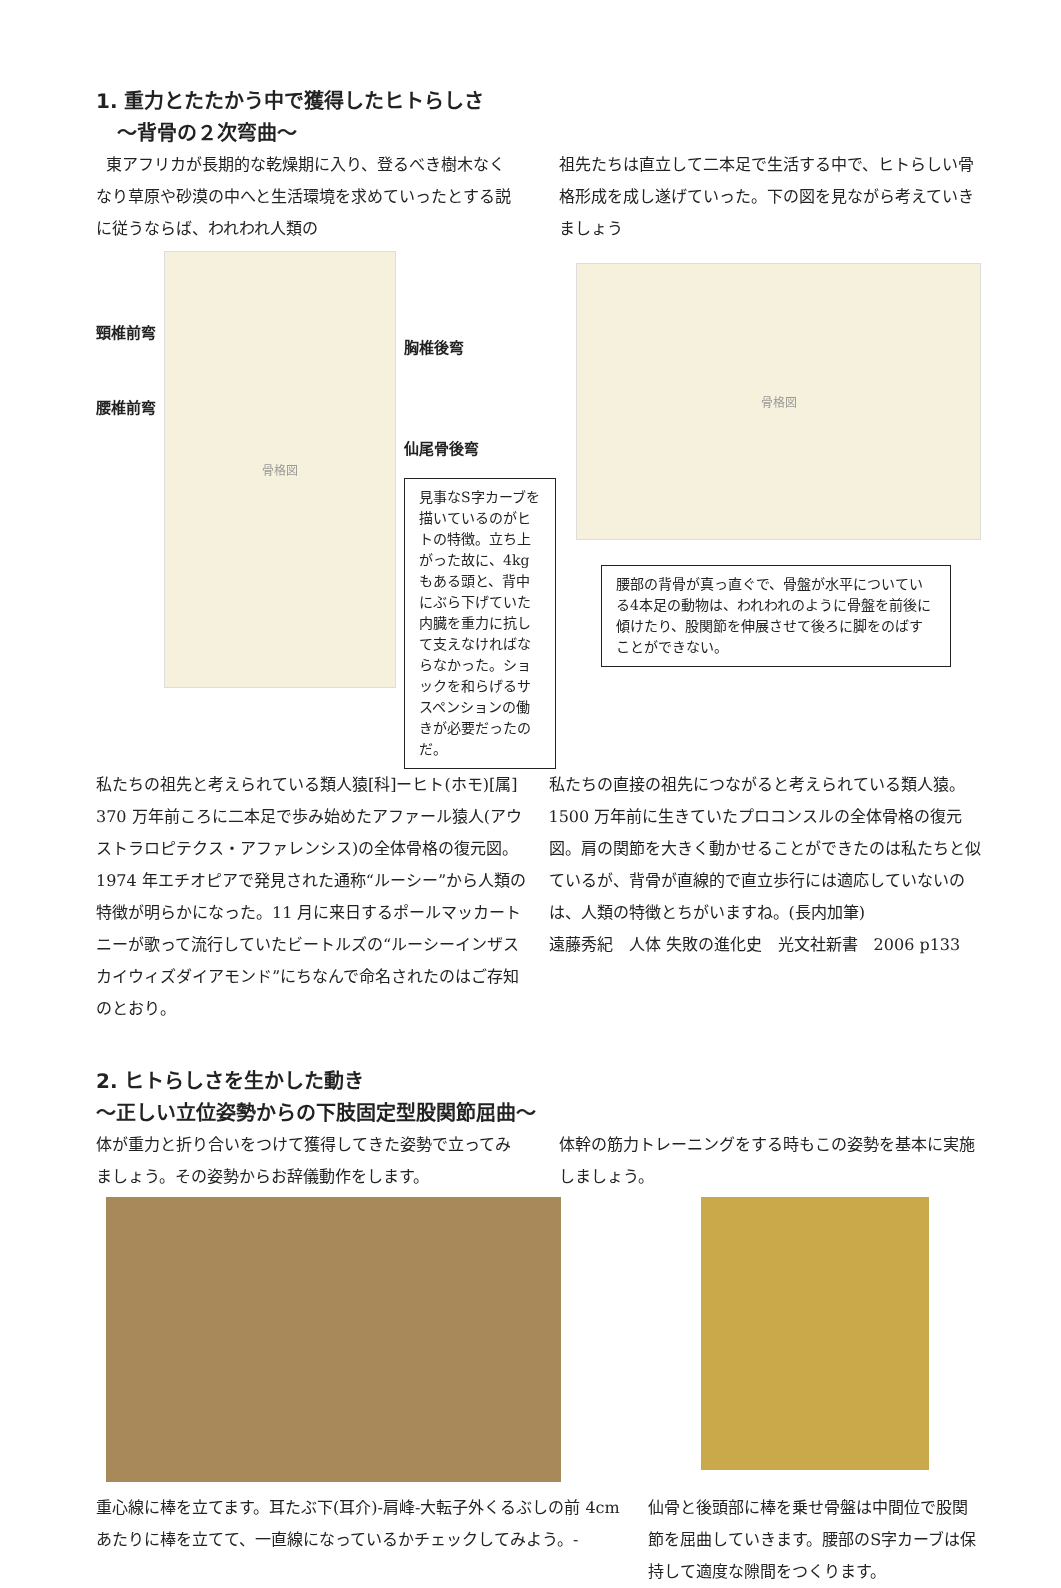1. 重力とたたかう中で獲得したヒトらしさ
～背骨の２次弯曲～
東アフリカが長期的な乾燥期に入り、登るべき樹木なくなり草原や砂漠の中へと生活環境を求めていったとする説に従うならば、われわれ人類の
祖先たちは直立して二本足で生活する中で、ヒトらしい骨格形成を成し遂げていった。下の図を見ながら考えていきましょう
頸椎前弯
腰椎前弯
骨格図
胸椎後弯
仙尾骨後弯
見事なS字カーブを描いているのがヒトの特徴。立ち上がった故に、4kgもある頭と、背中にぶら下げていた内臓を重力に抗して支えなければならなかった。ショックを和らげるサスペンションの働きが必要だったのだ。
骨格図
腰部の背骨が真っ直ぐで、骨盤が水平についている4本足の動物は、われわれのように骨盤を前後に傾けたり、股関節を伸展させて後ろに脚をのばすことができない。
私たちの祖先と考えられている類人猿[科]ーヒト(ホモ)[属]
370 万年前ころに二本足で歩み始めたアファール猿人(アウストラロピテクス・アファレンシス)の全体骨格の復元図。
1974 年エチオピアで発見された通称“ルーシー”から人類の特徴が明らかになった。11 月に来日するポールマッカートニーが歌って流行していたビートルズの“ルーシーインザスカイウィズダイアモンド”にちなんで命名されたのはご存知のとおり。
私たちの直接の祖先につながると考えられている類人猿。1500 万年前に生きていたプロコンスルの全体骨格の復元図。肩の関節を大きく動かせることができたのは私たちと似ているが、背骨が直線的で直立歩行には適応していないのは、人類の特徴とちがいますね。(長内加筆)
遠藤秀紀　人体 失敗の進化史　光文社新書　2006 p133
2. ヒトらしさを生かした動き
～正しい立位姿勢からの下肢固定型股関節屈曲～
体が重力と折り合いをつけて獲得してきた姿勢で立ってみましょう。その姿勢からお辞儀動作をします。
体幹の筋力トレーニングをする時もこの姿勢を基本に実施しましょう。
重心線に棒を立てます。耳たぶ下(耳介)-肩峰-大転子外くるぶしの前 4cm あたりに棒を立てて、一直線になっているかチェックしてみよう。-
仙骨と後頭部に棒を乗せ骨盤は中間位で股関節を屈曲していきます。腰部のS字カーブは保持して適度な隙間をつくります。